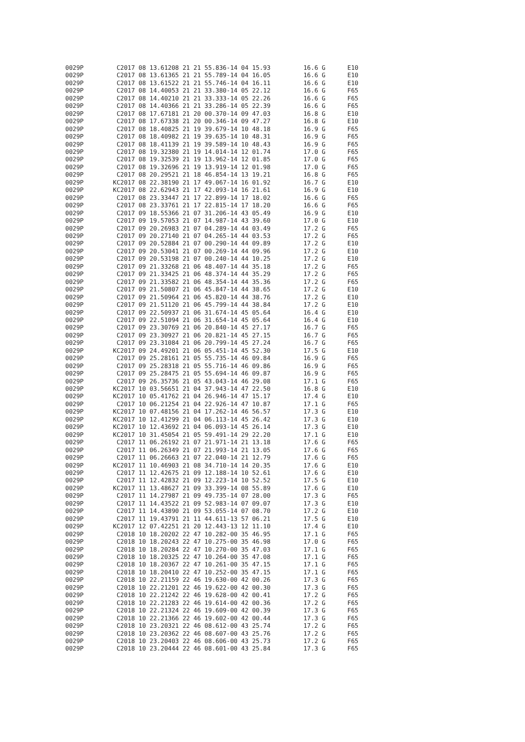0029P         C2017 08 13.61208 21 21 55.836-14 04 15.93         16.6 G      E10
0029P         C2017 08 13.61365 21 21 55.789-14 04 16.05         16.6 G      E10
0029P         C2017 08 13.61522 21 21 55.746-14 04 16.11         16.6 G      E10
0029P         C2017 08 14.40053 21 21 33.380-14 05 22.12         16.6 G      F65
0029P         C2017 08 14.40210 21 21 33.333-14 05 22.26         16.6 G      F65
0029P         C2017 08 14.40366 21 21 33.286-14 05 22.39         16.6 G      F65
0029P         C2017 08 17.67181 21 20 00.370-14 09 47.03         16.8 G      E10
0029P         C2017 08 17.67338 21 20 00.346-14 09 47.27         16.8 G      E10
0029P         C2017 08 18.40825 21 19 39.679-14 10 48.18         16.9 G      F65
0029P         C2017 08 18.40982 21 19 39.635-14 10 48.31         16.9 G      F65
0029P         C2017 08 18.41139 21 19 39.589-14 10 48.43         16.9 G      F65
0029P         C2017 08 19.32380 21 19 14.014-14 12 01.74         17.0 G      F65
0029P         C2017 08 19.32539 21 19 13.962-14 12 01.85         17.0 G      F65
0029P         C2017 08 19.32696 21 19 13.919-14 12 01.98         17.0 G      F65
0029P         C2017 08 20.29521 21 18 46.854-14 13 19.21         16.8 G      F65
0029P        KC2017 08 22.38190 21 17 49.067-14 16 01.92         16.7 G      E10
0029P        KC2017 08 22.62943 21 17 42.093-14 16 21.61         16.9 G      E10
0029P         C2017 08 23.33447 21 17 22.899-14 17 18.02         16.6 G      F65
0029P         C2017 08 23.33761 21 17 22.815-14 17 18.20         16.6 G      F65
0029P         C2017 09 18.55366 21 07 31.206-14 43 05.49         16.9 G      E10
0029P         C2017 09 19.57053 21 07 14.987-14 43 39.60         17.0 G      E10
0029P         C2017 09 20.26983 21 07 04.289-14 44 03.49         17.2 G      F65
0029P         C2017 09 20.27140 21 07 04.265-14 44 03.53         17.2 G      F65
0029P         C2017 09 20.52884 21 07 00.290-14 44 09.89         17.2 G      E10
0029P         C2017 09 20.53041 21 07 00.269-14 44 09.96         17.2 G      E10
0029P         C2017 09 20.53198 21 07 00.240-14 44 10.25         17.2 G      E10
0029P         C2017 09 21.33268 21 06 48.407-14 44 35.18         17.2 G      F65
0029P         C2017 09 21.33425 21 06 48.374-14 44 35.29         17.2 G      F65
0029P         C2017 09 21.33582 21 06 48.354-14 44 35.36         17.2 G      F65
0029P         C2017 09 21.50807 21 06 45.847-14 44 38.65         17.2 G      E10
0029P         C2017 09 21.50964 21 06 45.820-14 44 38.76         17.2 G      E10
0029P         C2017 09 21.51120 21 06 45.799-14 44 38.84         17.2 G      E10
0029P         C2017 09 22.50937 21 06 31.674-14 45 05.64         16.4 G      E10
0029P         C2017 09 22.51094 21 06 31.654-14 45 05.64         16.4 G      E10
0029P         C2017 09 23.30769 21 06 20.840-14 45 27.17         16.7 G      F65
0029P         C2017 09 23.30927 21 06 20.821-14 45 27.15         16.7 G      F65
0029P         C2017 09 23.31084 21 06 20.799-14 45 27.24         16.7 G      F65
0029P        KC2017 09 24.49201 21 06 05.451-14 45 52.30         17.5 G      E10
0029P         C2017 09 25.28161 21 05 55.735-14 46 09.84         16.9 G      F65
0029P         C2017 09 25.28318 21 05 55.716-14 46 09.86         16.9 G      F65
0029P         C2017 09 25.28475 21 05 55.694-14 46 09.87         16.9 G      F65
0029P         C2017 09 26.35736 21 05 43.043-14 46 29.08         17.1 G      F65
0029P        KC2017 10 03.56651 21 04 37.943-14 47 22.50         16.8 G      E10
0029P        KC2017 10 05.41762 21 04 26.946-14 47 15.17         17.4 G      E10
0029P         C2017 10 06.21254 21 04 22.926-14 47 10.87         17.1 G      F65
0029P        KC2017 10 07.48156 21 04 17.262-14 46 56.57         17.3 G      E10
0029P        KC2017 10 12.41299 21 04 06.113-14 45 26.42         17.3 G      E10
0029P        KC2017 10 12.43692 21 04 06.093-14 45 26.14         17.3 G      E10
0029P        KC2017 10 31.45054 21 05 59.491-14 29 22.20         17.1 G      E10
0029P         C2017 11 06.26192 21 07 21.971-14 21 13.18         17.6 G      F65
0029P         C2017 11 06.26349 21 07 21.993-14 21 13.05         17.6 G      F65
0029P         C2017 11 06.26663 21 07 22.040-14 21 12.79         17.6 G      F65
0029P        KC2017 11 10.46903 21 08 34.710-14 14 20.35         17.6 G      E10
0029P         C2017 11 12.42675 21 09 12.188-14 10 52.61         17.6 G      E10
0029P         C2017 11 12.42832 21 09 12.223-14 10 52.52         17.5 G      E10
0029P        KC2017 11 13.48627 21 09 33.399-14 08 55.89         17.6 G      E10
0029P         C2017 11 14.27987 21 09 49.735-14 07 28.00         17.3 G      F65
0029P         C2017 11 14.43522 21 09 52.983-14 07 09.07         17.3 G      E10
0029P         C2017 11 14.43890 21 09 53.055-14 07 08.70         17.2 G      E10
0029P         C2017 11 19.43791 21 11 44.611-13 57 06.21         17.5 G      E10
0029P        KC2017 12 07.42251 21 20 12.443-13 12 11.10         17.4 G      E10
0029P         C2018 10 18.20202 22 47 10.282-00 35 46.95         17.1 G      F65
0029P         C2018 10 18.20243 22 47 10.275-00 35 46.98         17.0 G      F65
0029P         C2018 10 18.20284 22 47 10.270-00 35 47.03         17.1 G      F65
0029P         C2018 10 18.20325 22 47 10.264-00 35 47.08         17.1 G      F65
0029P         C2018 10 18.20367 22 47 10.261-00 35 47.15         17.1 G      F65
0029P         C2018 10 18.20410 22 47 10.252-00 35 47.15         17.1 G      F65
0029P         C2018 10 22.21159 22 46 19.630-00 42 00.26         17.3 G      F65
0029P         C2018 10 22.21201 22 46 19.622-00 42 00.30         17.3 G      F65
0029P         C2018 10 22.21242 22 46 19.628-00 42 00.41         17.2 G      F65
0029P         C2018 10 22.21283 22 46 19.614-00 42 00.36         17.2 G      F65
0029P         C2018 10 22.21324 22 46 19.609-00 42 00.39         17.3 G      F65
0029P         C2018 10 22.21366 22 46 19.602-00 42 00.44         17.3 G      F65
0029P         C2018 10 23.20321 22 46 08.612-00 43 25.74         17.2 G      F65
0029P         C2018 10 23.20362 22 46 08.607-00 43 25.76         17.2 G      F65
0029P         C2018 10 23.20403 22 46 08.606-00 43 25.73         17.2 G      F65
0029P         C2018 10 23.20444 22 46 08.601-00 43 25.84         17.3 G      F65